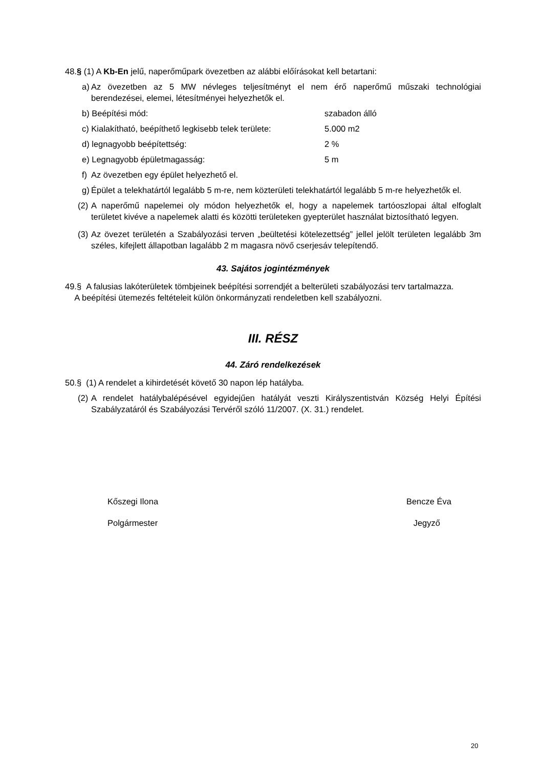48.§ (1) A Kb-En jelű, naperőműpark övezetben az alábbi előírásokat kell betartani:
a) Az övezetben az 5 MW névleges teljesítményt el nem érő naperőmű műszaki technológiai berendezései, elemei, létesítményei helyezhetők el.
b) Beépítési mód: szabadon álló
c) Kialakítható, beépíthető legkisebb telek területe: 5.000 m2
d) legnagyobb beépítettség: 2 %
e) Legnagyobb épületmagasság: 5 m
f) Az övezetben egy épület helyezhető el.
g) Épület a telekhatártól legalább 5 m-re, nem közterületi telekhatártól legalább 5 m-re helyezhetők el.
(2) A naperőmű napelemei oly módon helyezhetők el, hogy a napelemek tartóoszlopai által elfoglalt területet kivéve a napelemek alatti és közötti területeken gyepterület használat biztosítható legyen.
(3) Az övezet területén a Szabályozási terven „beültetési kötelezettség” jellel jelölt területen legalább 3m széles, kifejlett állapotban lagalább 2 m magasra növő cserjesáv telepítendő.
43. Sajátos jogintézmények
49.§ A falusias lakóterületek tömbjeinek beépítési sorrendjét a belterületi szabályozási terv tartalmazza.
A beépítési ütemezés feltételeit külön önkormányzati rendeletben kell szabályozni.
III. RÉSZ
44. Záró rendelkezések
50.§ (1) A rendelet a kihirdetését követő 30 napon lép hatályba.
(2) A rendelet hatálybalépésével egyidejűen hatályát veszti Királyszentistván Község Helyi Építési Szabályzatáról és Szabályozási Tervéről szóló 11/2007. (X. 31.) rendelet.
Kőszegi Ilona
Polgármester
Bencze Éva
Jegyző
20